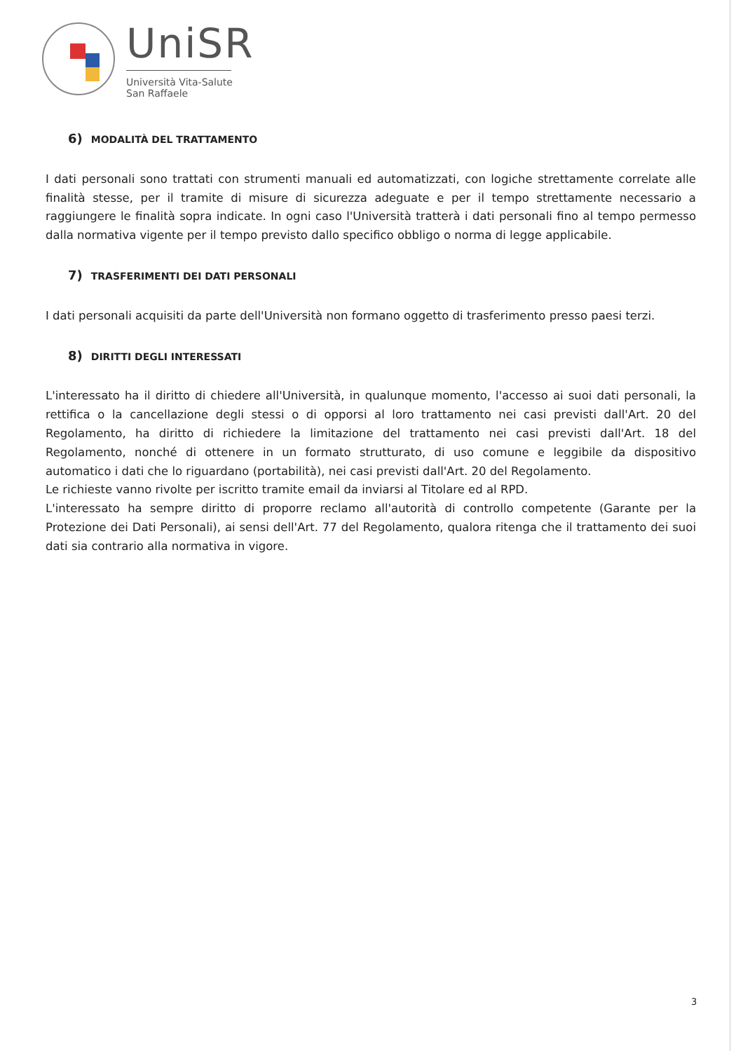UniSR
Università Vita-Salute
San Raffaele
6) MODALITÀ DEL TRATTAMENTO
I dati personali sono trattati con strumenti manuali ed automatizzati, con logiche strettamente correlate alle finalità stesse, per il tramite di misure di sicurezza adeguate e per il tempo strettamente necessario a raggiungere le finalità sopra indicate. In ogni caso l'Università tratterà i dati personali fino al tempo permesso dalla normativa vigente per il tempo previsto dallo specifico obbligo o norma di legge applicabile.
7) TRASFERIMENTI DEI DATI PERSONALI
I dati personali acquisiti da parte dell'Università non formano oggetto di trasferimento presso paesi terzi.
8) DIRITTI DEGLI INTERESSATI
L'interessato ha il diritto di chiedere all'Università, in qualunque momento, l'accesso ai suoi dati personali, la rettifica o la cancellazione degli stessi o di opporsi al loro trattamento nei casi previsti dall'Art. 20 del Regolamento, ha diritto di richiedere la limitazione del trattamento nei casi previsti dall'Art. 18 del Regolamento, nonché di ottenere in un formato strutturato, di uso comune e leggibile da dispositivo automatico i dati che lo riguardano (portabilità), nei casi previsti dall'Art. 20 del Regolamento.
Le richieste vanno rivolte per iscritto tramite email da inviarsi al Titolare ed al RPD.
L'interessato ha sempre diritto di proporre reclamo all'autorità di controllo competente (Garante per la Protezione dei Dati Personali), ai sensi dell'Art. 77 del Regolamento, qualora ritenga che il trattamento dei suoi dati sia contrario alla normativa in vigore.
3